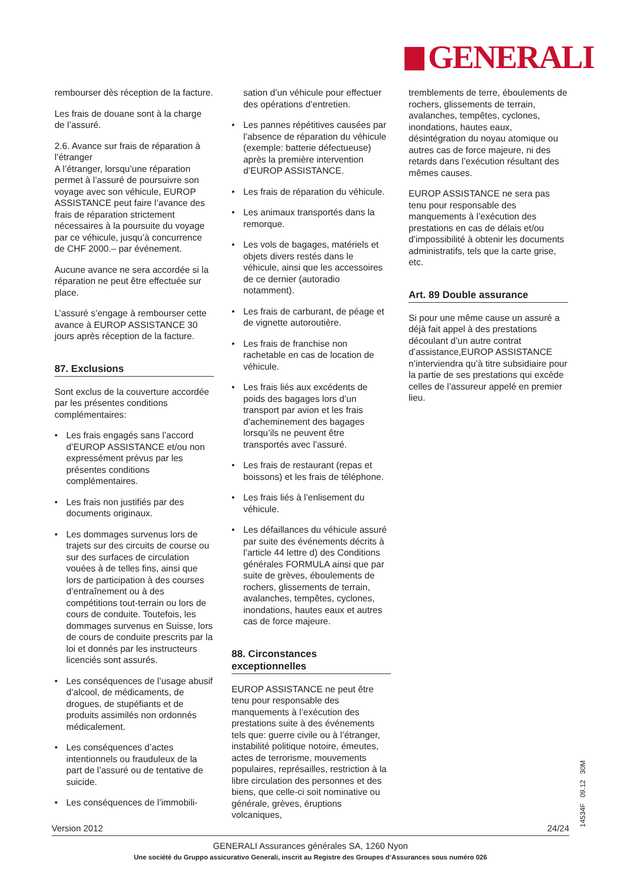GENERALI
rembourser dès réception de la facture.
Les frais de douane sont à la charge de l’assuré.
2.6. Avance sur frais de réparation à l’étranger
A l’étranger, lorsqu’une réparation permet à l’assuré de poursuivre son voyage avec son véhicule, EUROP ASSISTANCE peut faire l’avance des frais de réparation strictement nécessaires à la poursuite du voyage par ce véhicule, jusqu’à concurrence de CHF 2000.– par événement.
Aucune avance ne sera accordée si la réparation ne peut être effectuée sur place.
L’assuré s’engage à rembourser cette avance à EUROP ASSISTANCE 30 jours après réception de la facture.
87. Exclusions
Sont exclus de la couverture accordée par les présentes conditions complémentaires:
• Les frais engagés sans l’accord d’EUROP ASSISTANCE et/ou non expressément prévus par les présentes conditions complémentaires.
• Les frais non justifiés par des documents originaux.
• Les dommages survenus lors de trajets sur des circuits de course ou sur des surfaces de circulation vouées à de telles fins, ainsi que lors de participation à des courses d’entraînement ou à des compétitions tout-terrain ou lors de cours de conduite. Toutefois, les dommages survenus en Suisse, lors de cours de conduite prescrits par la loi et donnés par les instructeurs licenciés sont assurés.
• Les conséquences de l’usage abusif d’alcool, de médicaments, de drogues, de stupéfiants et de produits assimilés non ordonnés médicalement.
• Les conséquences d’actes intentionnels ou frauduleux de la part de l’assuré ou de tentative de suicide.
• Les conséquences de l’immobili-
sation d’un véhicule pour effectuer des opérations d’entretien.
• Les pannes répétitives causées par l’absence de réparation du véhicule (exemple: batterie défectueuse) après la première intervention d’EUROP ASSISTANCE.
• Les frais de réparation du véhicule.
• Les animaux transportés dans la remorque.
• Les vols de bagages, matériels et objets divers restés dans le véhicule, ainsi que les accessoires de ce dernier (autoradio notamment).
• Les frais de carburant, de péage et de vignette autoroutière.
• Les frais de franchise non rachetable en cas de location de véhicule.
• Les frais liés aux excédents de poids des bagages lors d’un transport par avion et les frais d’acheminement des bagages lorsqu’ils ne peuvent être transportés avec l’assuré.
• Les frais de restaurant (repas et boissons) et les frais de téléphone.
• Les frais liés à l’enlisement du véhicule.
• Les défaillances du véhicule assuré par suite des événements décrits à l’article 44 lettre d) des Conditions générales FORMULA ainsi que par suite de grèves, éboulements de rochers, glissements de terrain, avalanches, tempêtes, cyclones, inondations, hautes eaux et autres cas de force majeure.
88. Circonstances exceptionnelles
EUROP ASSISTANCE ne peut être tenu pour responsable des manquements à l’exécution des prestations suite à des événements tels que: guerre civile ou à l’étranger, instabilité politique notoire, émeutes, actes de terrorisme, mouvements populaires, représailles, restriction à la libre circulation des personnes et des biens, que celle-ci soit nominative ou générale, grèves, éruptions volcaniques,
tremblements de terre, éboulements de rochers, glissements de terrain, avalanches, tempêtes, cyclones, inondations, hautes eaux, désintégration du noyau atomique ou autres cas de force majeure, ni des retards dans l’exécution résultant des mêmes causes.
EUROP ASSISTANCE ne sera pas tenu pour responsable des manquements à l’exécution des prestations en cas de délais et/ou d’impossibilité à obtenir les documents administratifs, tels que la carte grise, etc.
Art. 89 Double assurance
Si pour une même cause un assuré a déjà fait appel à des prestations découlant d’un autre contrat d’assistance,EUROP ASSISTANCE n’interviendra qu’à titre subsidiaire pour la partie de ses prestations qui excède celles de l’assureur appelé en premier lieu.
Version 2012 24/24 14534F 09.12 30M
GENERALI Assurances générales SA, 1260 Nyon
Une société du Gruppo assicurativo Generali, inscrit au Registre des Groupes d‘Assurances sous numéro 026